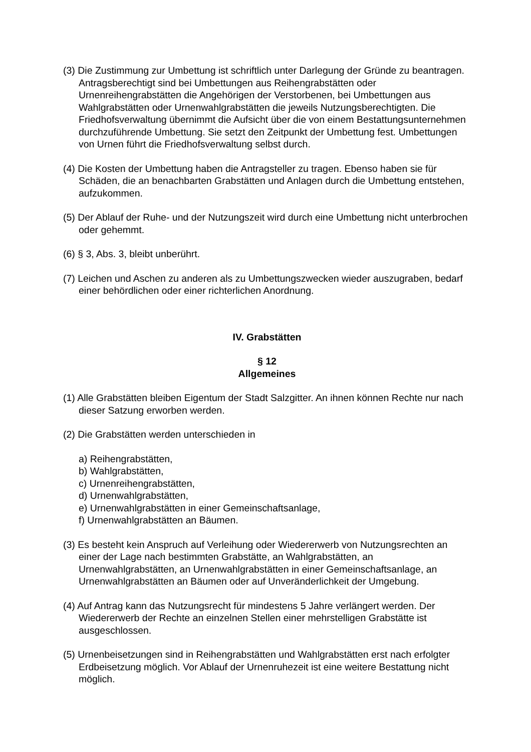(3) Die Zustimmung zur Umbettung ist schriftlich unter Darlegung der Gründe zu beantragen. Antragsberechtigt sind bei Umbettungen aus Reihengrabstätten oder Urnenreihengrabstätten die Angehörigen der Verstorbenen, bei Umbettungen aus Wahlgrabstätten oder Urnenwahlgrabstätten die jeweils Nutzungsberechtigten. Die Friedhofsverwaltung übernimmt die Aufsicht über die von einem Bestattungsunternehmen durchzuführende Umbettung. Sie setzt den Zeitpunkt der Umbettung fest. Umbettungen von Urnen führt die Friedhofsverwaltung selbst durch.
(4) Die Kosten der Umbettung haben die Antragsteller zu tragen. Ebenso haben sie für Schäden, die an benachbarten Grabstätten und Anlagen durch die Umbettung entstehen, aufzukommen.
(5) Der Ablauf der Ruhe- und der Nutzungszeit wird durch eine Umbettung nicht unterbrochen oder gehemmt.
(6) § 3, Abs. 3, bleibt unberührt.
(7) Leichen und Aschen zu anderen als zu Umbettungszwecken wieder auszugraben, bedarf einer behördlichen oder einer richterlichen Anordnung.
IV. Grabstätten
§ 12
Allgemeines
(1) Alle Grabstätten bleiben Eigentum der Stadt Salzgitter. An ihnen können Rechte nur nach dieser Satzung erworben werden.
(2) Die Grabstätten werden unterschieden in
a) Reihengrabstätten,
b) Wahlgrabstätten,
c) Urnenreihengrabstätten,
d) Urnenwahlgrabstätten,
e) Urnenwahlgrabstätten in einer Gemeinschaftsanlage,
f) Urnenwahlgrabstätten an Bäumen.
(3) Es besteht kein Anspruch auf Verleihung oder Wiedererwerb von Nutzungsrechten an einer der Lage nach bestimmten Grabstätte, an Wahlgrabstätten, an Urnenwahlgrabstätten, an Urnenwahlgrabstätten in einer Gemeinschaftsanlage, an Urnenwahlgrabstätten an Bäumen oder auf Unveränderlichkeit der Umgebung.
(4) Auf Antrag kann das Nutzungsrecht für mindestens 5 Jahre verlängert werden. Der Wiedererwerb der Rechte an einzelnen Stellen einer mehrstelligen Grabstätte ist ausgeschlossen.
(5) Urnenbeisetzungen sind in Reihengrabstätten und Wahlgrabstätten erst nach erfolgter Erdbeisetzung möglich. Vor Ablauf der Urnenruhezeit ist eine weitere Bestattung nicht möglich.